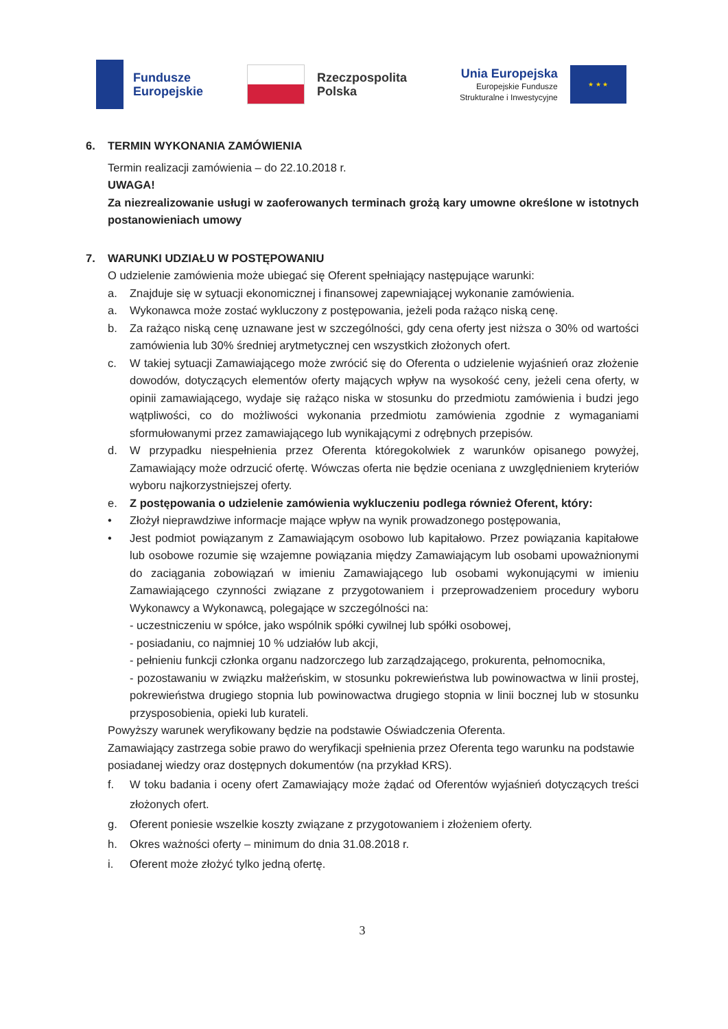Fundusze
Europejskie
Rzeczpospolita
Polska
Unia Europejska
Europejskie Fundusze
Strukturalne i Inwestycyjne
★ ★ ★
6. TERMIN WYKONANIA ZAMÓWIENIA
Termin realizacji zamówienia – do 22.10.2018 r.
UWAGA!
Za niezrealizowanie usługi w zaoferowanych terminach grożą kary umowne określone w istotnych postanowieniach umowy
7. WARUNKI UDZIAŁU W POSTĘPOWANIU
O udzielenie zamówienia może ubiegać się Oferent spełniający następujące warunki:
a. Znajduje się w sytuacji ekonomicznej i finansowej zapewniającej wykonanie zamówienia.
a. Wykonawca może zostać wykluczony z postępowania, jeżeli poda rażąco niską cenę.
b. Za rażąco niską cenę uznawane jest w szczególności, gdy cena oferty jest niższa o 30% od wartości zamówienia lub 30% średniej arytmetycznej cen wszystkich złożonych ofert.
c. W takiej sytuacji Zamawiającego może zwrócić się do Oferenta o udzielenie wyjaśnień oraz złożenie dowodów, dotyczących elementów oferty mających wpływ na wysokość ceny, jeżeli cena oferty, w opinii zamawiającego, wydaje się rażąco niska w stosunku do przedmiotu zamówienia i budzi jego wątpliwości, co do możliwości wykonania przedmiotu zamówienia zgodnie z wymaganiami sformułowanymi przez zamawiającego lub wynikającymi z odrębnych przepisów.
d. W przypadku niespełnienia przez Oferenta któregokolwiek z warunków opisanego powyżej, Zamawiający może odrzucić ofertę. Wówczas oferta nie będzie oceniana z uwzględnieniem kryteriów wyboru najkorzystniejszej oferty.
e. Z postępowania o udzielenie zamówienia wykluczeniu podlega również Oferent, który:
• Złożył nieprawdziwe informacje mające wpływ na wynik prowadzonego postępowania,
• Jest podmiot powiązanym z Zamawiającym osobowo lub kapitałowo. Przez powiązania kapitałowe lub osobowe rozumie się wzajemne powiązania między Zamawiającym lub osobami upoważnionymi do zaciągania zobowiązań w imieniu Zamawiającego lub osobami wykonującymi w imieniu Zamawiającego czynności związane z przygotowaniem i przeprowadzeniem procedury wyboru Wykonawcy a Wykonawcą, polegające w szczególności na:
- uczestniczeniu w spółce, jako wspólnik spółki cywilnej lub spółki osobowej,
- posiadaniu, co najmniej 10 % udziałów lub akcji,
- pełnieniu funkcji członka organu nadzorczego lub zarządzającego, prokurenta, pełnomocnika,
- pozostawaniu w związku małżeńskim, w stosunku pokrewieństwa lub powinowactwa w linii prostej, pokrewieństwa drugiego stopnia lub powinowactwa drugiego stopnia w linii bocznej lub w stosunku przysposobienia, opieki lub kurateli.
Powyższy warunek weryfikowany będzie na podstawie Oświadczenia Oferenta.
Zamawiający zastrzega sobie prawo do weryfikacji spełnienia przez Oferenta tego warunku na podstawie posiadanej wiedzy oraz dostępnych dokumentów (na przykład KRS).
f. W toku badania i oceny ofert Zamawiający może żądać od Oferentów wyjaśnień dotyczących treści złożonych ofert.
g. Oferent poniesie wszelkie koszty związane z przygotowaniem i złożeniem oferty.
h. Okres ważności oferty – minimum do dnia 31.08.2018 r.
i. Oferent może złożyć tylko jedną ofertę.
3